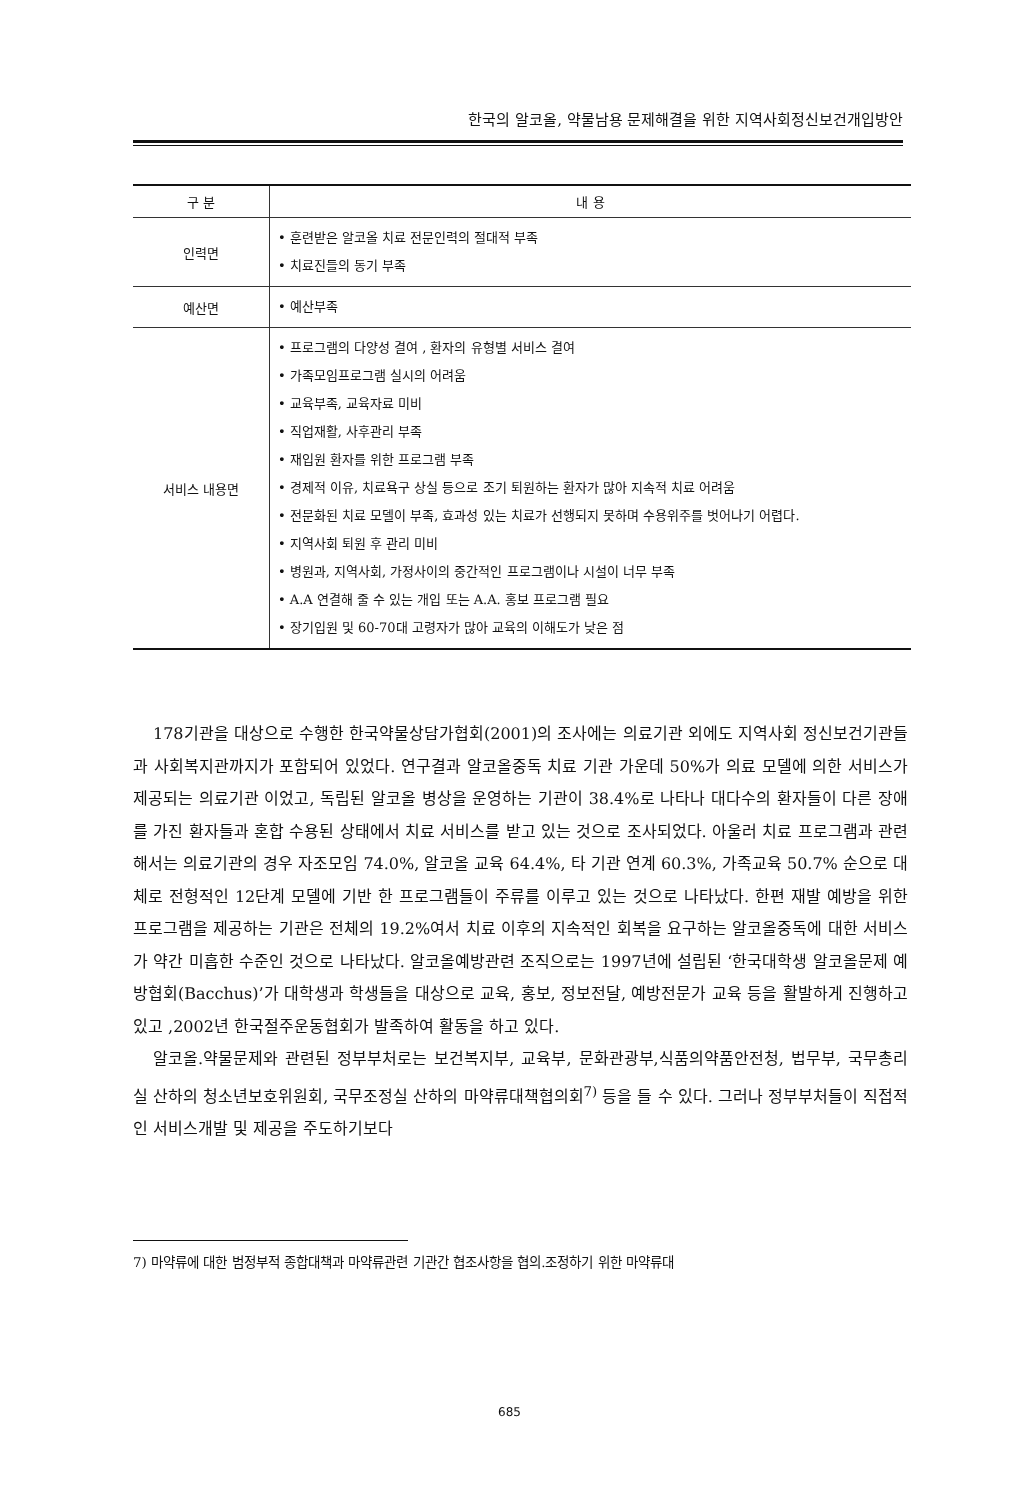한국의 알코올, 약물남용 문제해결을 위한 지역사회정신보건개입방안
| 구 분 | 내 용 |
| --- | --- |
| 인력면 | • 훈련받은 알코올 치료 전문인력의 절대적 부족 • 치료진들의 동기 부족 |
| 예산면 | • 예산부족 |
| 서비스 내용면 | • 프로그램의 다양성 결여 , 환자의 유형별 서비스 결여 • 가족모임프로그램 실시의 어려움 • 교육부족, 교육자료 미비 • 직업재활, 사후관리 부족 • 재입원 환자를 위한 프로그램 부족 • 경제적 이유, 치료욕구 상실 등으로 조기 퇴원하는 환자가 많아 지속적 치료 어려움 • 전문화된 치료 모델이 부족, 효과성 있는 치료가 선행되지 못하며 수용위주를 벗어나기 어렵다. • 지역사회 퇴원 후 관리 미비 • 병원과, 지역사회, 가정사이의 중간적인 프로그램이나 시설이 너무 부족 • A.A 연결해 줄 수 있는 개입 또는 A.A. 홍보 프로그램 필요 • 장기입원 및 60-70대 고령자가 많아 교육의 이해도가 낮은 점 |
178기관을 대상으로 수행한 한국약물상담가협회(2001)의 조사에는 의료기관 외에도 지역사회 정신보건기관들과 사회복지관까지가 포함되어 있었다. 연구결과 알코올중독 치료 기관 가운데 50%가 의료 모델에 의한 서비스가 제공되는 의료기관 이었고, 독립된 알코올 병상을 운영하는 기관이 38.4%로 나타나 대다수의 환자들이 다른 장애를 가진 환자들과 혼합 수용된 상태에서 치료 서비스를 받고 있는 것으로 조사되었다. 아울러 치료 프로그램과 관련해서는 의료기관의 경우 자조모임 74.0%, 알코올 교육 64.4%, 타 기관 연계 60.3%, 가족교육 50.7% 순으로 대체로 전형적인 12단계 모델에 기반 한 프로그램들이 주류를 이루고 있는 것으로 나타났다. 한편 재발 예방을 위한 프로그램을 제공하는 기관은 전체의 19.2%여서 치료 이후의 지속적인 회복을 요구하는 알코올중독에 대한 서비스가 약간 미흡한 수준인 것으로 나타났다. 알코올예방관련 조직으로는 1997년에 설립된 ‘한국대학생 알코올문제 예방협회(Bacchus)’가 대학생과 학생들을 대상으로 교육, 홍보, 정보전달, 예방전문가 교육 등을 활발하게 진행하고 있고 ,2002년 한국절주운동협회가 발족하여 활동을 하고 있다.
알코올.약물문제와 관련된 정부부처로는 보건복지부, 교육부, 문화관광부,식품의약품안전청, 법무부, 국무총리실 산하의 청소년보호위원회, 국무조정실 산하의 마약류대책협의회<sup>7)</sup> 등을 들 수 있다. 그러나 정부부처들이 직접적인 서비스개발 및 제공을 주도하기보다
7) 마약류에 대한 범정부적 종합대책과 마약류관련 기관간 협조사항을 협의.조정하기 위한 마약류대
685